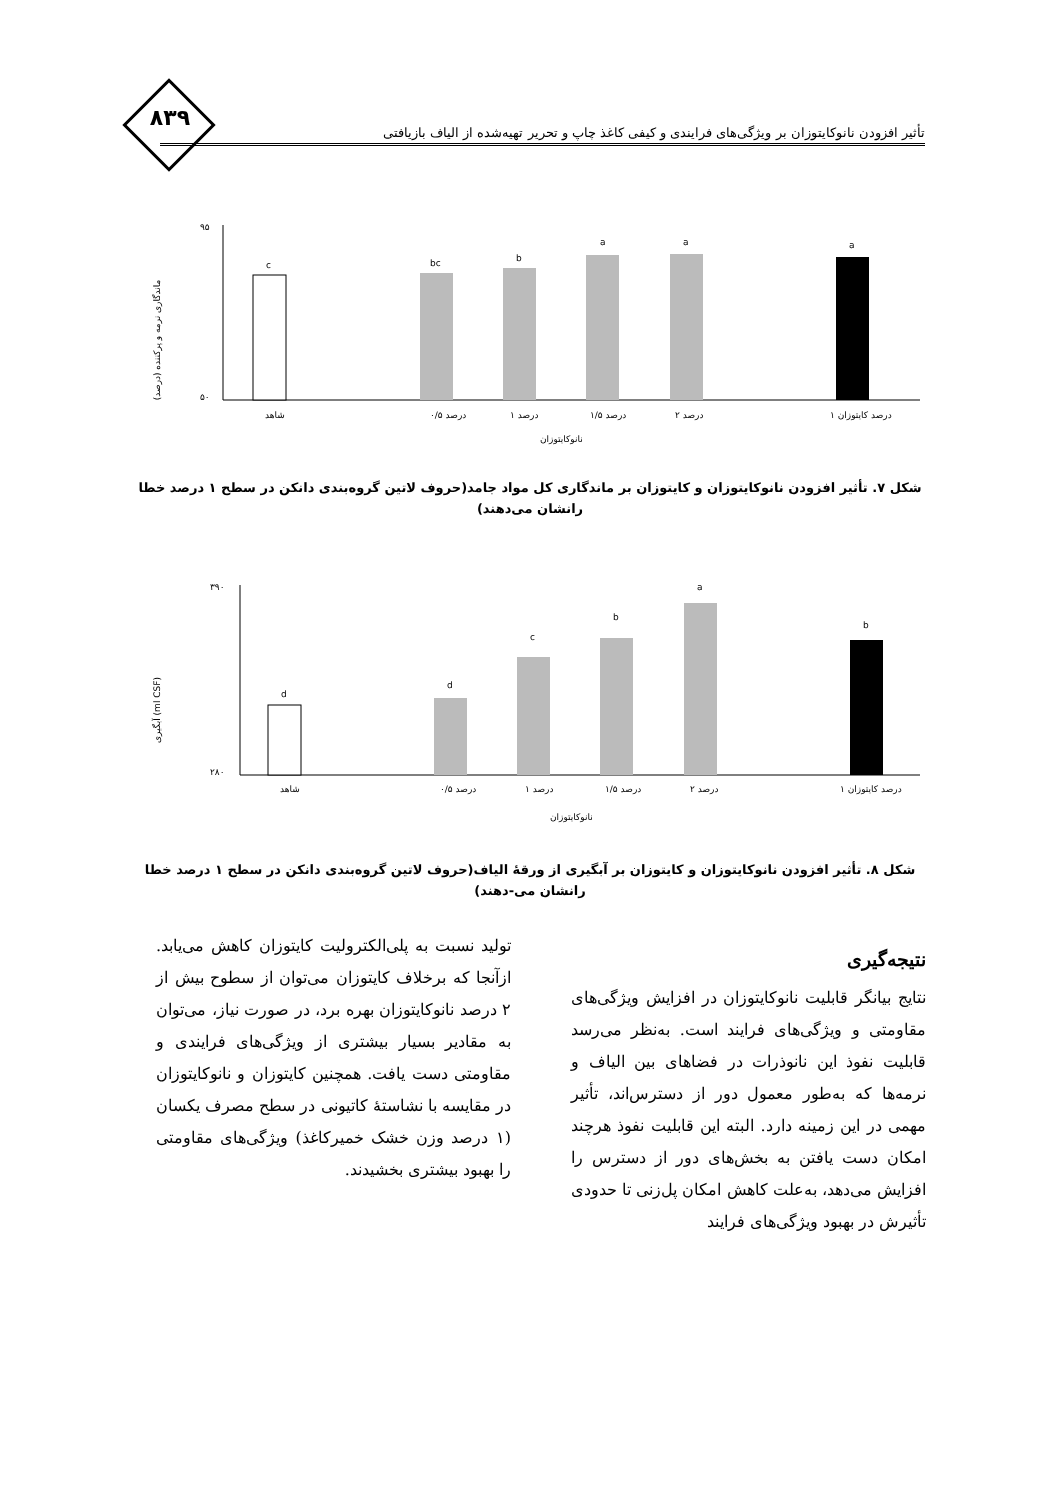۸۳۹
تأثیر افزودن نانوکایتوزان بر ویژگی‌های فرایندی و کیفی کاغذ چاپ و تحریر تهیه‌شده از الیاف بازیافتی
ماندگاری نرمه و پرکننده (درصد)
۹۵
۵۰
c
bc
b
a
a
a
شاهد
۰/۵ درصد
۱ درصد
۱/۵ درصد
۲ درصد
۱ درصد کایتوزان
نانوکایتوزان
شکل ۷. تأثیر افزودن نانوکایتوزان و کایتوزان بر ماندگاری کل مواد جامد(حروف لاتین گروه‌بندی دانکن در سطح ۱ درصد خطا رانشان می‌دهند)
آبگیری (ml CSF)
۳۹۰
۲۸۰
d
d
c
b
a
b
شاهد
۰/۵ درصد
۱ درصد
۱/۵ درصد
۲ درصد
۱ درصد کایتوزان
نانوکایتوزان
شکل ۸. تأثیر افزودن نانوکایتوزان و کایتوزان بر آبگیری از ورقهٔ الیاف(حروف لاتین گروه‌بندی دانکن در سطح ۱ درصد خطا رانشان می-دهند)
نتیجه‌گیری
نتایج بیانگر قابلیت نانوکایتوزان در افزایش ویژگی‌های مقاومتی و ویژگی‌های فرایند است. به‌نظر می‌رسد قابلیت نفوذ این نانوذرات در فضاهای بین الیاف و نرمه‌ها که به‌طور معمول دور از دسترس‌اند، تأثیر مهمی در این زمینه دارد. البته این قابلیت نفوذ هرچند امکان دست یافتن به بخش‌های دور از دسترس را افزایش می‌دهد، به‌علت کاهش امکان پل‌زنی تا حدودی تأثیرش در بهبود ویژگی‌های فرایند
تولید نسبت به پلی‌الکترولیت کایتوزان کاهش می‌یابد. ازآنجا که برخلاف کایتوزان می‌توان از سطوح بیش از ۲ درصد نانوکایتوزان بهره برد، در صورت نیاز، می‌توان به مقادیر بسیار بیشتری از ویژگی‌های فرایندی و مقاومتی دست یافت. همچنین کایتوزان و نانوکایتوزان در مقایسه با نشاستهٔ کاتیونی در سطح مصرف یکسان (۱ درصد وزن خشک خمیرکاغذ) ویژگی‌های مقاومتی را بهبود بیشتری بخشیدند.